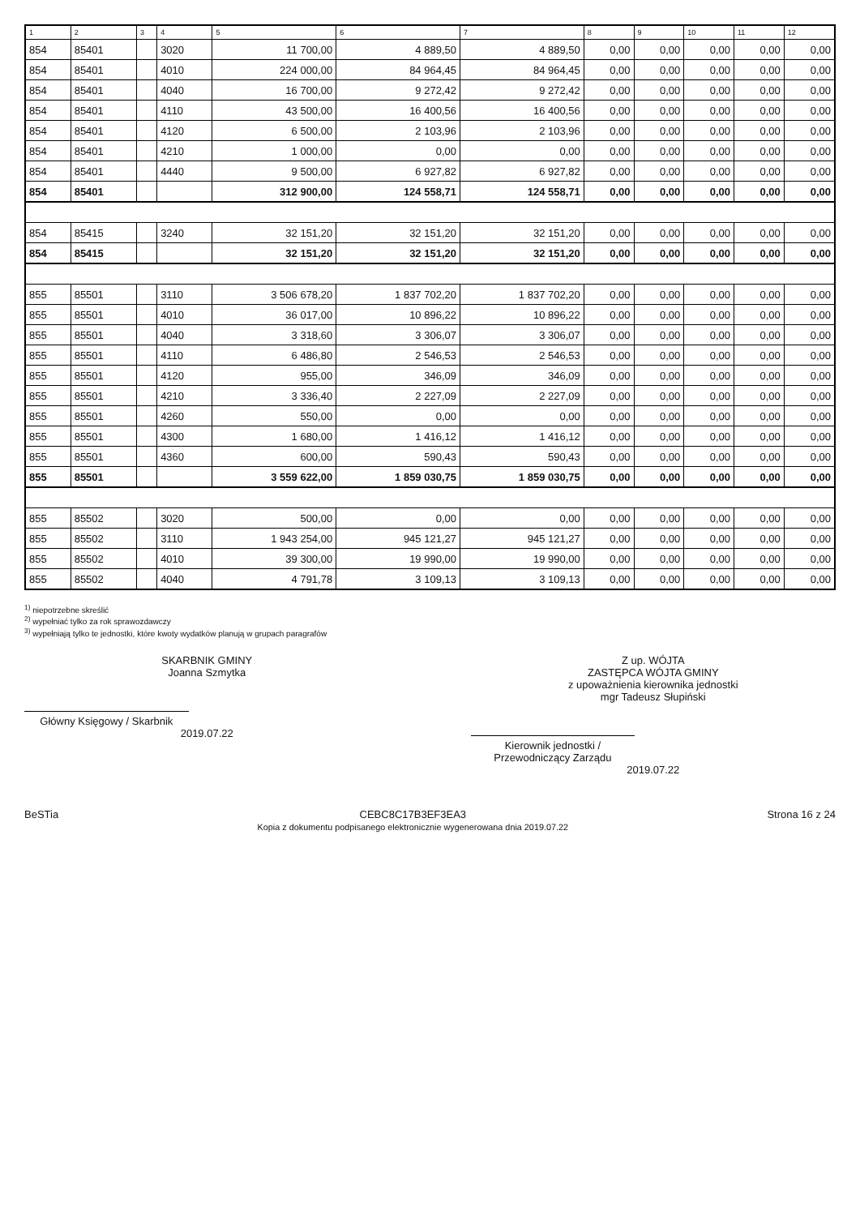| 1 | 2 | 3 | 4 | 5 | 6 | 7 | 8 | 9 | 10 | 11 | 12 |
| --- | --- | --- | --- | --- | --- | --- | --- | --- | --- | --- | --- |
| 854 | 85401 | | 3020 | 11 700,00 | 4 889,50 | 4 889,50 | 0,00 | 0,00 | 0,00 | 0,00 | 0,00 |
| 854 | 85401 | | 4010 | 224 000,00 | 84 964,45 | 84 964,45 | 0,00 | 0,00 | 0,00 | 0,00 | 0,00 |
| 854 | 85401 | | 4040 | 16 700,00 | 9 272,42 | 9 272,42 | 0,00 | 0,00 | 0,00 | 0,00 | 0,00 |
| 854 | 85401 | | 4110 | 43 500,00 | 16 400,56 | 16 400,56 | 0,00 | 0,00 | 0,00 | 0,00 | 0,00 |
| 854 | 85401 | | 4120 | 6 500,00 | 2 103,96 | 2 103,96 | 0,00 | 0,00 | 0,00 | 0,00 | 0,00 |
| 854 | 85401 | | 4210 | 1 000,00 | 0,00 | 0,00 | 0,00 | 0,00 | 0,00 | 0,00 | 0,00 |
| 854 | 85401 | | 4440 | 9 500,00 | 6 927,82 | 6 927,82 | 0,00 | 0,00 | 0,00 | 0,00 | 0,00 |
| 854 | 85401 | | | 312 900,00 | 124 558,71 | 124 558,71 | 0,00 | 0,00 | 0,00 | 0,00 | 0,00 |
| 854 | 85415 | | 3240 | 32 151,20 | 32 151,20 | 32 151,20 | 0,00 | 0,00 | 0,00 | 0,00 | 0,00 |
| 854 | 85415 | | | 32 151,20 | 32 151,20 | 32 151,20 | 0,00 | 0,00 | 0,00 | 0,00 | 0,00 |
| 855 | 85501 | | 3110 | 3 506 678,20 | 1 837 702,20 | 1 837 702,20 | 0,00 | 0,00 | 0,00 | 0,00 | 0,00 |
| 855 | 85501 | | 4010 | 36 017,00 | 10 896,22 | 10 896,22 | 0,00 | 0,00 | 0,00 | 0,00 | 0,00 |
| 855 | 85501 | | 4040 | 3 318,60 | 3 306,07 | 3 306,07 | 0,00 | 0,00 | 0,00 | 0,00 | 0,00 |
| 855 | 85501 | | 4110 | 6 486,80 | 2 546,53 | 2 546,53 | 0,00 | 0,00 | 0,00 | 0,00 | 0,00 |
| 855 | 85501 | | 4120 | 955,00 | 346,09 | 346,09 | 0,00 | 0,00 | 0,00 | 0,00 | 0,00 |
| 855 | 85501 | | 4210 | 3 336,40 | 2 227,09 | 2 227,09 | 0,00 | 0,00 | 0,00 | 0,00 | 0,00 |
| 855 | 85501 | | 4260 | 550,00 | 0,00 | 0,00 | 0,00 | 0,00 | 0,00 | 0,00 | 0,00 |
| 855 | 85501 | | 4300 | 1 680,00 | 1 416,12 | 1 416,12 | 0,00 | 0,00 | 0,00 | 0,00 | 0,00 |
| 855 | 85501 | | 4360 | 600,00 | 590,43 | 590,43 | 0,00 | 0,00 | 0,00 | 0,00 | 0,00 |
| 855 | 85501 | | | 3 559 622,00 | 1 859 030,75 | 1 859 030,75 | 0,00 | 0,00 | 0,00 | 0,00 | 0,00 |
| 855 | 85502 | | 3020 | 500,00 | 0,00 | 0,00 | 0,00 | 0,00 | 0,00 | 0,00 | 0,00 |
| 855 | 85502 | | 3110 | 1 943 254,00 | 945 121,27 | 945 121,27 | 0,00 | 0,00 | 0,00 | 0,00 | 0,00 |
| 855 | 85502 | | 4010 | 39 300,00 | 19 990,00 | 19 990,00 | 0,00 | 0,00 | 0,00 | 0,00 | 0,00 |
| 855 | 85502 | | 4040 | 4 791,78 | 3 109,13 | 3 109,13 | 0,00 | 0,00 | 0,00 | 0,00 | 0,00 |
<sup>1)</sup> niepotrzebne skreślić
<sup>2)</sup> wypełniać tylko za rok sprawozdawczy
<sup>3)</sup> wypełniają tylko te jednostki, które kwoty wydatków planują w grupach paragrafów
SKARBNIK GMINY
Joanna Szmytka
Główny Księgowy / Skarbnik
2019.07.22
Z up. WÓJTA
ZASTĘPCA WÓJTA GMINY
z upoważnienia kierownika jednostki
mgr Tadeusz Słupiński
Kierownik jednostki / Przewodniczący Zarządu
2019.07.22
BeSTia CEBC8C17B3EF3EA3
Kopia z dokumentu podpisanego elektronicznie wygenerowana dnia 2019.07.22 Strona 16 z 24